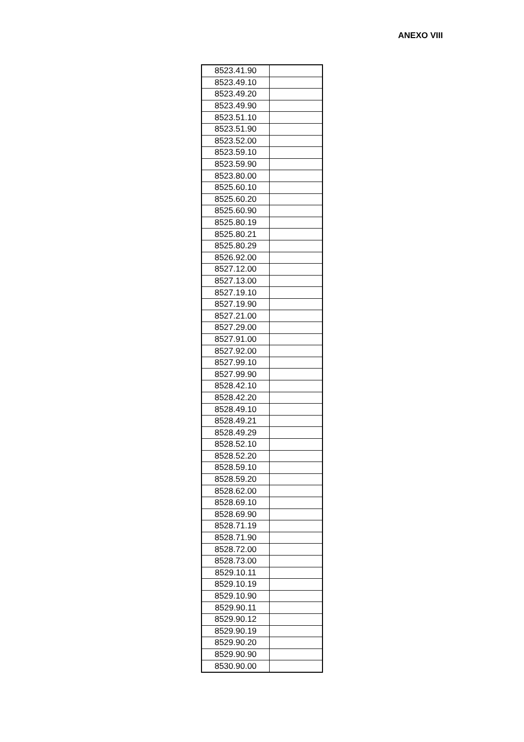ANEXO VIII
| 8523.41.90 | |
| 8523.49.10 | |
| 8523.49.20 | |
| 8523.49.90 | |
| 8523.51.10 | |
| 8523.51.90 | |
| 8523.52.00 | |
| 8523.59.10 | |
| 8523.59.90 | |
| 8523.80.00 | |
| 8525.60.10 | |
| 8525.60.20 | |
| 8525.60.90 | |
| 8525.80.19 | |
| 8525.80.21 | |
| 8525.80.29 | |
| 8526.92.00 | |
| 8527.12.00 | |
| 8527.13.00 | |
| 8527.19.10 | |
| 8527.19.90 | |
| 8527.21.00 | |
| 8527.29.00 | |
| 8527.91.00 | |
| 8527.92.00 | |
| 8527.99.10 | |
| 8527.99.90 | |
| 8528.42.10 | |
| 8528.42.20 | |
| 8528.49.10 | |
| 8528.49.21 | |
| 8528.49.29 | |
| 8528.52.10 | |
| 8528.52.20 | |
| 8528.59.10 | |
| 8528.59.20 | |
| 8528.62.00 | |
| 8528.69.10 | |
| 8528.69.90 | |
| 8528.71.19 | |
| 8528.71.90 | |
| 8528.72.00 | |
| 8528.73.00 | |
| 8529.10.11 | |
| 8529.10.19 | |
| 8529.10.90 | |
| 8529.90.11 | |
| 8529.90.12 | |
| 8529.90.19 | |
| 8529.90.20 | |
| 8529.90.90 | |
| 8530.90.00 | |